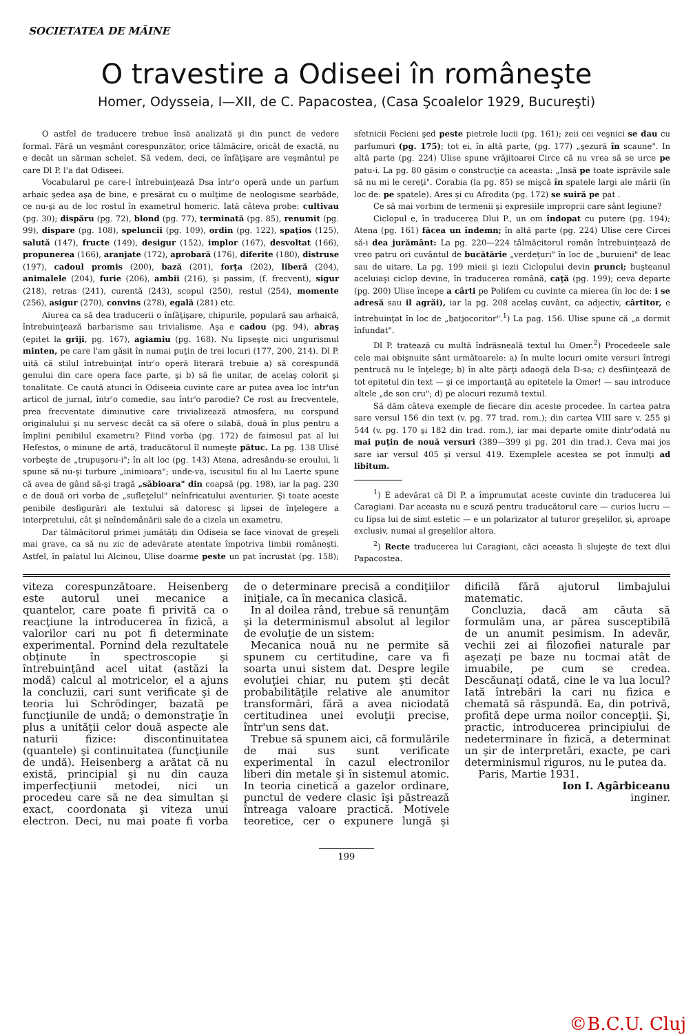SOCIETATEA DE MÂINE
O travestire a Odiseei în româneşte
Homer, Odysseia, I—XII, de C. Papacostea, (Casa Şcoalelor 1929, Bucureşti)
O astfel de traducere trebue însă analizată şi din punct de vedere formal. Fără un veşmânt corespunzător, orice tâlmăcire, oricât de exactă, nu e decât un sărman schelet. Să vedem, deci, ce înfăţişare are veşmântul pe care Dl P. l'a dat Odiseei.
Vocabularul pe care-l întrebuinţează Dsa într'o operă unde un parfum arhaic şedea aşa de bine, e presărat cu o mulţime de neologisme searbăde, ce nu-şi au de loc rostul în exametrul homeric. Iată câteva probe: cultivau (pg. 30); dispăru (pg. 72), blond (pg. 77), terminată (pg. 85), renumit (pg. 99), dispare (pg. 108), speluncii (pg. 109), ordin (pg. 122), spaţios (125), salută (147), fructe (149), desigur (152), implor (167), desvoltat (166), propunerea (166), aranjate (172), aprobară (176), diferite (180), distruse (197), cadoul promis (200), bază (201), forţa (202), liberă (204), animalele (204), furie (206), ambii (216), şi passim, (f. frecvent), sigur (218), retras (241), curentă (243), scopul (250), restul (254), momente (256), asigur (270), convins (278), egală (281) etc.
Aiurea ca să dea traducerii o înfăţişare, chipurile, populară sau arhaică, întrebuinţează barbarisme sau trivialisme. Aşa e cadou (pg. 94), abraş (epitet la griji, pg. 167), agiamiu (pg. 168). Nu lipseşte nici ungurismul minten, pe care l'am găsit în numai puţin de trei locuri (177, 200, 214). Dl P. uită că stilul întrebuinţat într'o operă literară trebuie a) să corespundă genului din care opera face parte, şi b) să fie unitar, de acelaş colorit şi tonalitate. Ce caută atunci în Odiseeia cuvinte care ar putea avea loc într'un articol de jurnal, într'o comedie, sau într'o parodie? Ce rost au frecventele, prea frecventate diminutive care trivializează atmosfera, nu corspund originalului şi nu servesc decât ca să ofere o silabă, două în plus pentru a împlini penibilul exametru? Fiind vorba (pg. 172) de faimosul pat al lui Hefestos, o minune de artă, traducătorul îl numeşte pătuc. La pg. 138 Ulisé vorbeşte de „trupuşoru-i"; în alt loc (pg. 143) Atena, adresându-se eroului, îi spune să nu-şi turbure „inimioara"; unde-va, iscusitul fiu al lui Laerte spune că avea de gând să-şi tragă „săbioara" din coapsă (pg. 198), iar la pag. 230 e de două ori vorba de „sufleţelul" neînfricatului aventurier. Şi toate aceste penibile desfigurări ale textului să datoresc şi lipsei de înţelegere a interpretului, cât şi neîndemânării sale de a cizela un exametru.
Dar tâlmăcitorul primei jumătăţi din Odiseia se face vinovat de greşeli mai grave, ca să nu zic de adevărate atentate împotriva limbii româneşti. Astfel, în palatul lui Alcinou, Ulise doarme peste un pat încrustat (pg. 158); sfetnicii Fecieni şed peste pietrele lucii (pg. 161); zeii cei veşnici se dau cu parfumuri (pg. 175); tot ei, în altă parte, (pg. 177) „şezură în scaune". In altă parte (pg. 224) Ulise spune vrăjitoarei Circe că nu vrea să se urce pe patu-i. La pg. 80 găsim o construcţie ca aceasta: „Insă pe toate isprăvile sale să nu mi le cereţi". Corabia (la pg. 85) se mişcă în spatele largi ale mării (în loc de: pe spatele). Ares şi cu Afrodita (pg. 172) se suiră pe pat .
Ce să mai vorbim de termenii şi expresiile improprii care sânt legiune?
Ciclopul e, în traducerea Dlui P., un om îndopat cu putere (pg. 194); Atena (pg. 161) făcea un îndemn; în altă parte (pg. 224) Ulise cere Circei să-i dea jurământ: La pg. 220—224 tâlmăcitorul român întrebuinţează de vreo patru ori cuvântul de bucătărie „verdeţuri" în loc de „buruieni" de leac sau de uitare. La pg. 199 mieii şi iezii Ciclopului devin prunci; buşteanul aceluiaşi ciclop devine, în traducerea română, caţă (pg. 199); ceva departe (pg. 200) Ulise începe a cârti pe Polifem cu cuvinte ca mierea (în loc de: i se adresă sau il agrăi), iar la pg. 208 acelaş cuvânt, ca adjectiv, cârtitor, e întrebuinţat în loc de „batjocoritor".<sup>1</sup>) La pag. 156. Ulise spune că „a dormit înfundat".
Dl P. tratează cu multă îndrăsneală textul lui Omer.<sup>2</sup>) Procedeele sale cele mai obişnuite sânt următoarele: a) în multe locuri omite versuri întregi pentrucă nu le înţelege; b) în alte părţi adaogă dela D-sa; c) desfiinţează de tot epitetul din text — şi ce importanţă au epitetele la Omer! — sau introduce altele „de son cru"; d) pe alocuri rezumă textul.
Să dăm câteva exemple de fiecare din aceste procedee. In cartea patra sare versul 156 din text (v. pg. 77 trad. rom.); din cartea VIII sare v. 255 şi 544 (v. pg. 170 şi 182 din trad. rom.), iar mai departe omite dintr'odată nu mai puţin de nouă versuri (389—399 şi pg. 201 din trad.). Ceva mai jos sare iar versul 405 şi versul 419. Exemplele acestea se pot înmulţi ad libitum.
<sup>1</sup>) E adevărat că Dl P. a împrumutat aceste cuvinte din traducerea lui Caragiani. Dar aceasta nu e scuză pentru traducătorul care — curios lucru — cu lipsa lui de simt estetic — e un polarizator al tuturor greşelilor, şi, aproape exclusiv, numai al greşelilor altora.
<sup>2</sup>) Recte traducerea lui Caragiani, căci aceasta îi slujeşte de text dlui Papacostea.
viteza corespunzătoare. Heisenberg este autorul unei mecanice a quantelor, care poate fi privită ca o reacţiune la introducerea în fizică, a valorilor cari nu pot fi determinate experimental. Pornind dela rezultatele obţinute în spectroscopie şi întrebuinţând acel uitat (astăzi la modă) calcul al motricelor, el a ajuns la concluzii, cari sunt verificate şi de teoria lui Schrödinger, bazată pe funcţiunile de undă; o demonstraţie în plus a unităţii celor două aspecte ale naturii fizice: discontinuitatea (quantele) şi continuitatea (funcţiunile de undă). Heisenberg a arătat că nu există, principial şi nu din cauza imperfecţiunii metodei, nici un procedeu care să ne dea simultan şi exact, coordonata şi viteza unui electron. Deci, nu mai poate fi vorba de o determinare precisă a condiţiilor iniţiale, ca în mecanica clasică.
In al doilea rând, trebue să renunţăm şi la determinismul absolut al legilor de evoluţie de un sistem:
Mecanica nouă nu ne permite să spunem cu certitudine, care va fi soarta unui sistem dat. Despre legile evoluţiei chiar, nu putem şti decât probabilităţile relative ale anumitor transformări, fără a avea niciodată certitudinea unei evoluţii precise, într'un sens dat.
Trebue să spunem aici, că formulările de mai sus sunt verificate experimental în cazul electronilor liberi din metale şi în sistemul atomic. In teoria cinetică a gazelor ordinare, punctul de vedere clasic îşi păstrează întreaga valoare practică. Motivele teoretice, cer o expunere lungă şi dificilă fără ajutorul limbajului matematic.
Concluzia, dacă am căuta să formulăm una, ar părea susceptibilă de un anumit pesimism. In adevăr, vechii zei ai filozofiei naturale par aşezaţi pe baze nu tocmai atât de imuabile, pe cum se credea. Descăunaţi odată, cine le va lua locul? Iată întrebări la cari nu fizica e chemată să răspundă. Ea, din potrivă, profită depe urma noilor concepţii. Şi, practic, introducerea principiului de nedeterminare în fizică, a determinat un şir de interpretări, exacte, pe cari determinismul riguros, nu le putea da.
Paris, Martie 1931.
Ion I. Agârbiceanu
inginer.
199
©B.C.U. Cluj